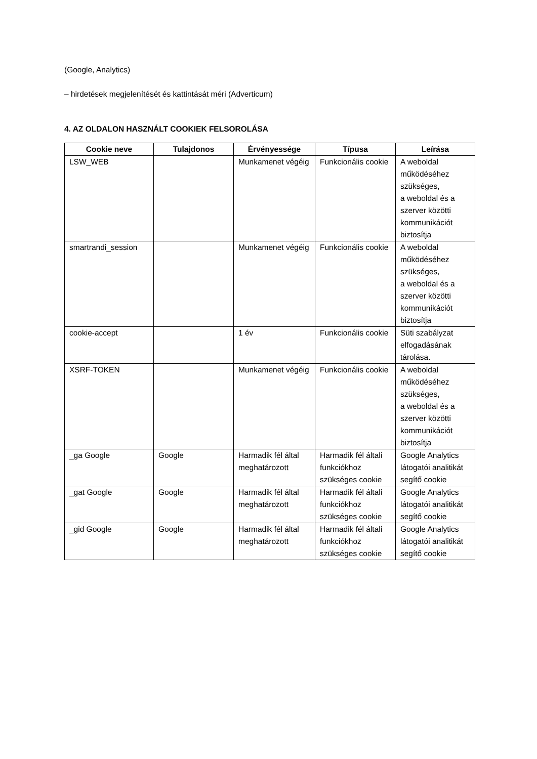(Google, Analytics)
– hirdetések megjelenítését és kattintását méri (Adverticum)
4. AZ OLDALON HASZNÁLT COOKIEK FELSOROLÁSA
| Cookie neve | Tulajdonos | Érvényessége | Típusa | Leírása |
| --- | --- | --- | --- | --- |
| LSW_WEB | | Munkamenet végéig | Funkcionális cookie | A weboldal működéséhez szükséges, a weboldal és a szerver közötti kommunikációt biztosítja |
| smartrandi_session | | Munkamenet végéig | Funkcionális cookie | A weboldal működéséhez szükséges, a weboldal és a szerver közötti kommunikációt biztosítja |
| cookie-accept | | 1 év | Funkcionális cookie | Süti szabályzat elfogadásának tárolása. |
| XSRF-TOKEN | | Munkamenet végéig | Funkcionális cookie | A weboldal működéséhez szükséges, a weboldal és a szerver közötti kommunikációt biztosítja |
| _ga Google | Google | Harmadik fél által meghatározott | Harmadik fél általi funkciókhoz szükséges cookie | Google Analytics látogatói analitikát segítő cookie |
| _gat Google | Google | Harmadik fél által meghatározott | Harmadik fél általi funkciókhoz szükséges cookie | Google Analytics látogatói analitikát segítő cookie |
| _gid Google | Google | Harmadik fél által meghatározott | Harmadik fél általi funkciókhoz szükséges cookie | Google Analytics látogatói analitikát segítő cookie |